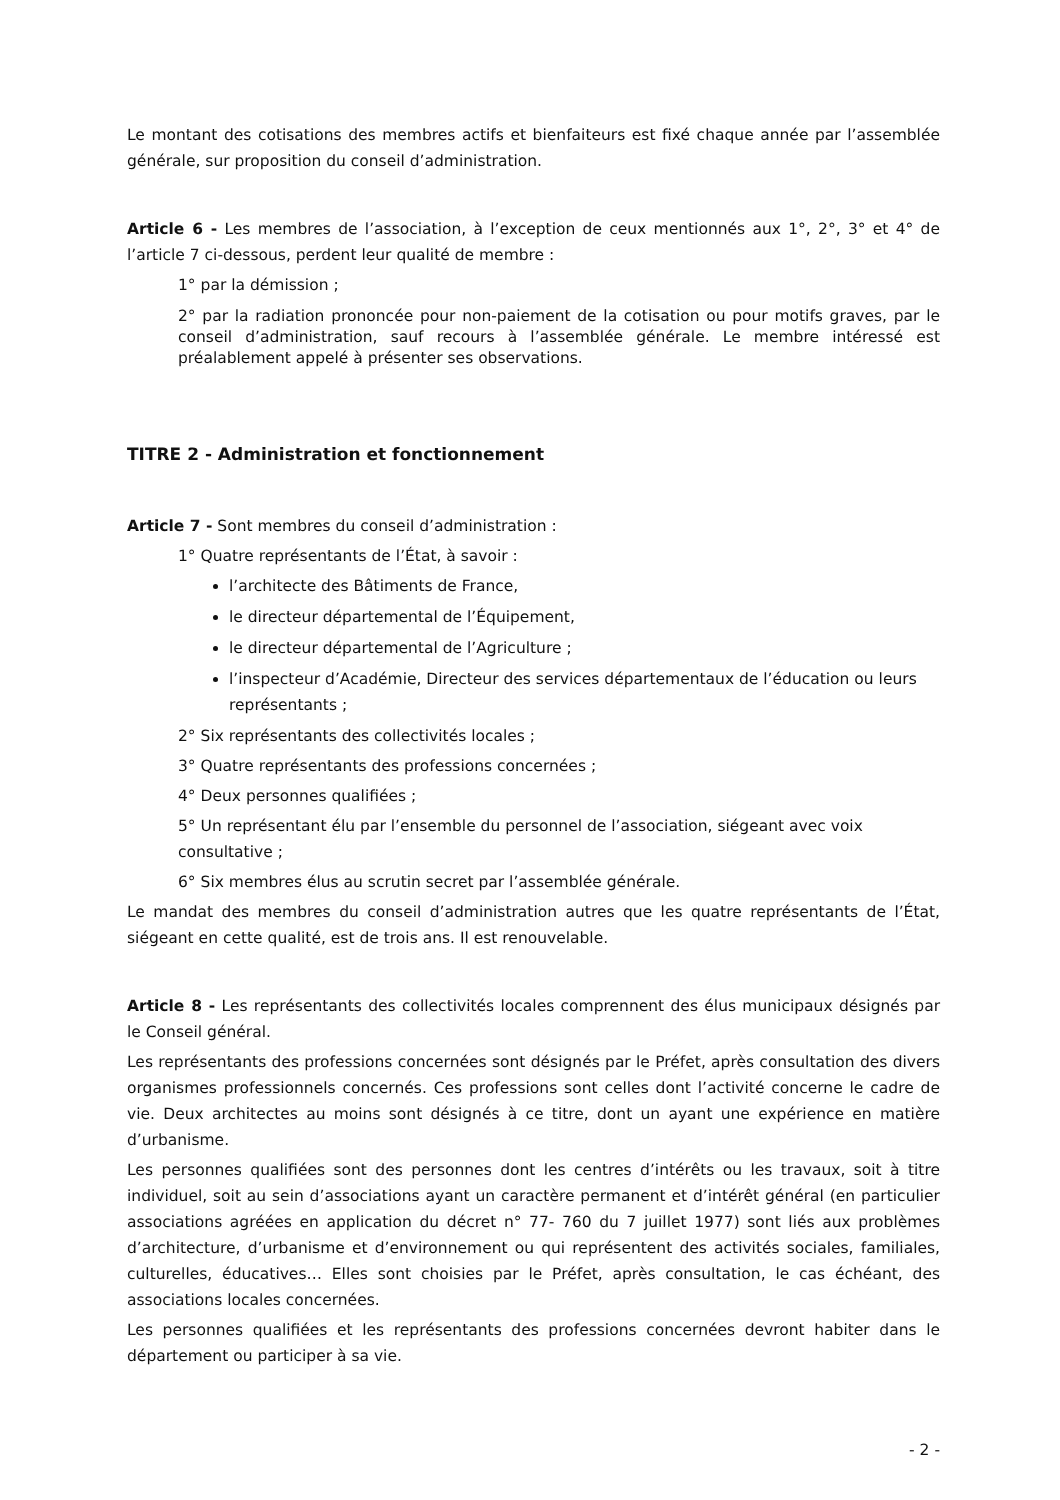Le montant des cotisations des membres actifs et bienfaiteurs est fixé chaque année par l’assemblée générale, sur proposition du conseil d’administration.
Article 6 - Les membres de l’association, à l’exception de ceux mentionnés aux 1°, 2°, 3° et 4° de l’article 7 ci-dessous, perdent leur qualité de membre :
1° par la démission ;
2° par la radiation prononcée pour non-paiement de la cotisation ou pour motifs graves, par le conseil d’administration, sauf recours à l’assemblée générale. Le membre intéressé est préalablement appelé à présenter ses observations.
TITRE 2 - Administration et fonctionnement
Article 7 - Sont membres du conseil d’administration :
1° Quatre représentants de l’État, à savoir :
l’architecte des Bâtiments de France,
le directeur départemental de l’Équipement,
le directeur départemental de l’Agriculture ;
l’inspecteur d’Académie, Directeur des services départementaux de l’éducation ou leurs représentants ;
2° Six représentants des collectivités locales ;
3° Quatre représentants des professions concernées ;
4° Deux personnes qualifiées ;
5° Un représentant élu par l’ensemble du personnel de l’association, siégeant avec voix consultative ;
6° Six membres élus au scrutin secret par l’assemblée générale.
Le mandat des membres du conseil d’administration autres que les quatre représentants de l’État, siégeant en cette qualité, est de trois ans. Il est renouvelable.
Article 8 - Les représentants des collectivités locales comprennent des élus municipaux désignés par le Conseil général.
Les représentants des professions concernées sont désignés par le Préfet, après consultation des divers organismes professionnels concernés. Ces professions sont celles dont l’activité concerne le cadre de vie. Deux architectes au moins sont désignés à ce titre, dont un ayant une expérience en matière d’urbanisme.
Les personnes qualifiées sont des personnes dont les centres d’intérêts ou les travaux, soit à titre individuel, soit au sein d’associations ayant un caractère permanent et d’intérêt général (en particulier associations agréées en application du décret n° 77- 760 du 7 juillet 1977) sont liés aux problèmes d’architecture, d’urbanisme et d’environnement ou qui représentent des activités sociales, familiales, culturelles, éducatives… Elles sont choisies par le Préfet, après consultation, le cas échéant, des associations locales concernées.
Les personnes qualifiées et les représentants des professions concernées devront habiter dans le département ou participer à sa vie.
- 2 -